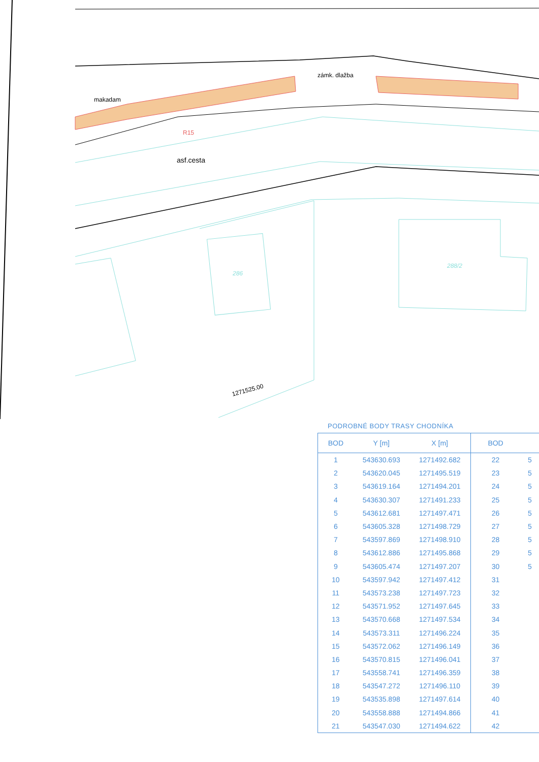makadam
zámk. dlažba
asf.cesta
1271525.00
286
288/2
R15
PODROBNÉ BODY TRASY CHODNÍKA
| BOD | Y [m] | X [m] | BOD | |
| --- | --- | --- | --- | --- |
| 1 | 543630.693 | 1271492.682 | 22 | 5 |
| 2 | 543620.045 | 1271495.519 | 23 | 5 |
| 3 | 543619.164 | 1271494.201 | 24 | 5 |
| 4 | 543630.307 | 1271491.233 | 25 | 5 |
| 5 | 543612.681 | 1271497.471 | 26 | 5 |
| 6 | 543605.328 | 1271498.729 | 27 | 5 |
| 7 | 543597.869 | 1271498.910 | 28 | 5 |
| 8 | 543612.886 | 1271495.868 | 29 | 5 |
| 9 | 543605.474 | 1271497.207 | 30 | 5 |
| 10 | 543597.942 | 1271497.412 | 31 | |
| 11 | 543573.238 | 1271497.723 | 32 | |
| 12 | 543571.952 | 1271497.645 | 33 | |
| 13 | 543570.668 | 1271497.534 | 34 | |
| 14 | 543573.311 | 1271496.224 | 35 | |
| 15 | 543572.062 | 1271496.149 | 36 | |
| 16 | 543570.815 | 1271496.041 | 37 | |
| 17 | 543558.741 | 1271496.359 | 38 | |
| 18 | 543547.272 | 1271496.110 | 39 | |
| 19 | 543535.898 | 1271497.614 | 40 | |
| 20 | 543558.888 | 1271494.866 | 41 | |
| 21 | 543547.030 | 1271494.622 | 42 | |